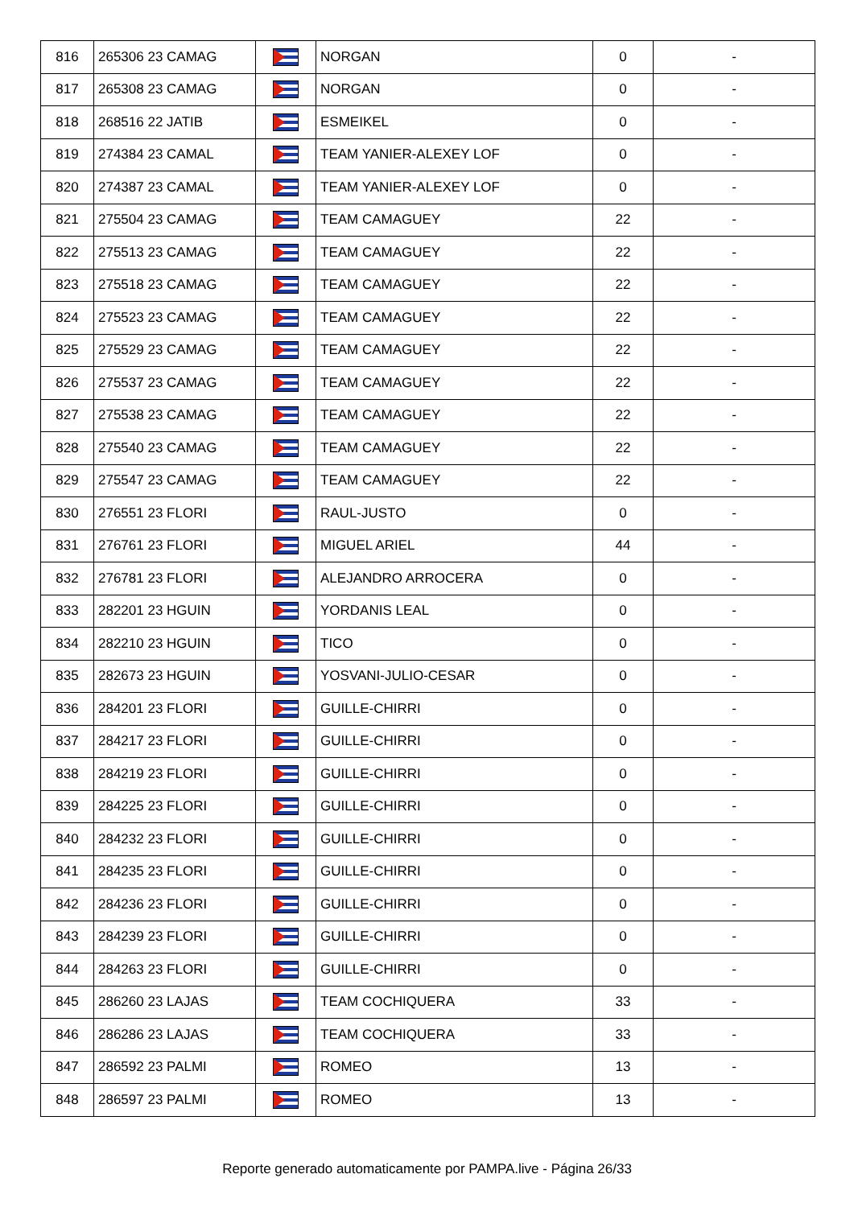| 816 | 265306 23 CAMAG | | NORGAN | 0 | - |
| 817 | 265308 23 CAMAG | | NORGAN | 0 | - |
| 818 | 268516 22 JATIB | | ESMEIKEL | 0 | - |
| 819 | 274384 23 CAMAL | | TEAM YANIER-ALEXEY LOF | 0 | - |
| 820 | 274387 23 CAMAL | | TEAM YANIER-ALEXEY LOF | 0 | - |
| 821 | 275504 23 CAMAG | | TEAM CAMAGUEY | 22 | - |
| 822 | 275513 23 CAMAG | | TEAM CAMAGUEY | 22 | - |
| 823 | 275518 23 CAMAG | | TEAM CAMAGUEY | 22 | - |
| 824 | 275523 23 CAMAG | | TEAM CAMAGUEY | 22 | - |
| 825 | 275529 23 CAMAG | | TEAM CAMAGUEY | 22 | - |
| 826 | 275537 23 CAMAG | | TEAM CAMAGUEY | 22 | - |
| 827 | 275538 23 CAMAG | | TEAM CAMAGUEY | 22 | - |
| 828 | 275540 23 CAMAG | | TEAM CAMAGUEY | 22 | - |
| 829 | 275547 23 CAMAG | | TEAM CAMAGUEY | 22 | - |
| 830 | 276551 23 FLORI | | RAUL-JUSTO | 0 | - |
| 831 | 276761 23 FLORI | | MIGUEL ARIEL | 44 | - |
| 832 | 276781 23 FLORI | | ALEJANDRO ARROCERA | 0 | - |
| 833 | 282201 23 HGUIN | | YORDANIS LEAL | 0 | - |
| 834 | 282210 23 HGUIN | | TICO | 0 | - |
| 835 | 282673 23 HGUIN | | YOSVANI-JULIO-CESAR | 0 | - |
| 836 | 284201 23 FLORI | | GUILLE-CHIRRI | 0 | - |
| 837 | 284217 23 FLORI | | GUILLE-CHIRRI | 0 | - |
| 838 | 284219 23 FLORI | | GUILLE-CHIRRI | 0 | - |
| 839 | 284225 23 FLORI | | GUILLE-CHIRRI | 0 | - |
| 840 | 284232 23 FLORI | | GUILLE-CHIRRI | 0 | - |
| 841 | 284235 23 FLORI | | GUILLE-CHIRRI | 0 | - |
| 842 | 284236 23 FLORI | | GUILLE-CHIRRI | 0 | - |
| 843 | 284239 23 FLORI | | GUILLE-CHIRRI | 0 | - |
| 844 | 284263 23 FLORI | | GUILLE-CHIRRI | 0 | - |
| 845 | 286260 23 LAJAS | | TEAM COCHIQUERA | 33 | - |
| 846 | 286286 23 LAJAS | | TEAM COCHIQUERA | 33 | - |
| 847 | 286592 23 PALMI | | ROMEO | 13 | - |
| 848 | 286597 23 PALMI | | ROMEO | 13 | - |
Reporte generado automaticamente por PAMPA.live - Página 26/33